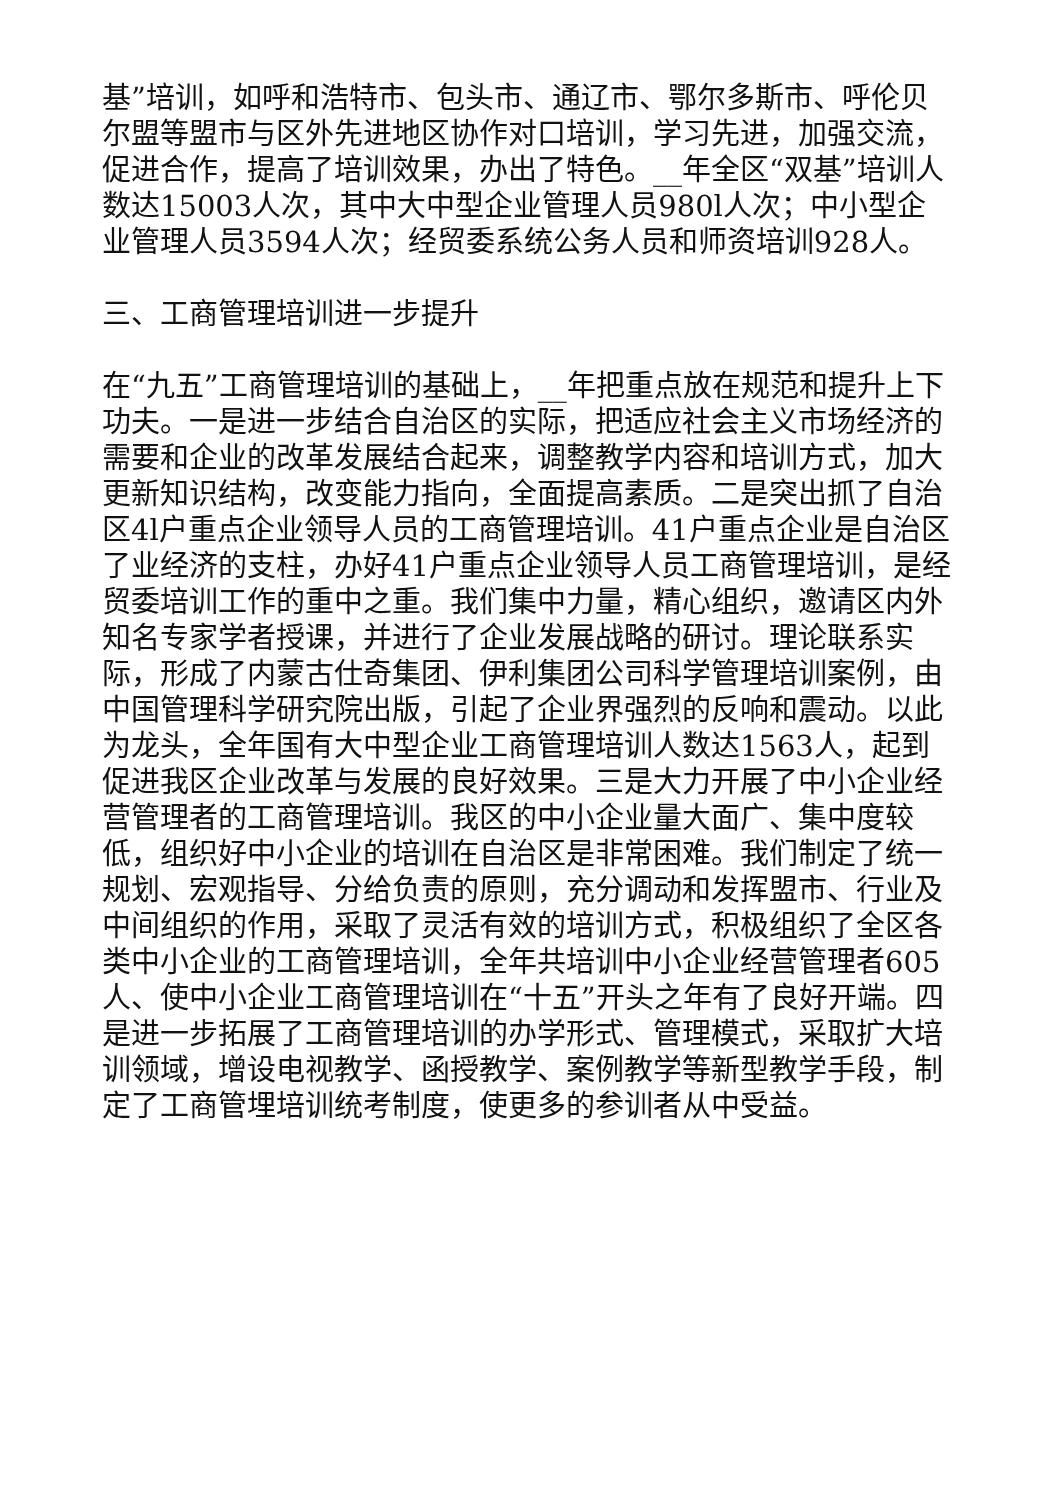基”培训，如呼和浩特市、包头市、通辽市、鄂尔多斯市、呼伦贝尔盟等盟市与区外先进地区协作对口培训，学习先进，加强交流，促进合作，提高了培训效果，办出了特色。__年全区“双基”培训人数达15003人次，其中大中型企业管理人员980l人次；中小型企业管理人员3594人次；经贸委系统公务人员和师资培训928人。
三、工商管理培训进一步提升
在“九五”工商管理培训的基础上，__年把重点放在规范和提升上下功夫。一是进一步结合自治区的实际，把适应社会主义市场经济的需要和企业的改革发展结合起来，调整教学内容和培训方式，加大更新知识结构，改变能力指向，全面提高素质。二是突出抓了自治区4l户重点企业领导人员的工商管理培训。41户重点企业是自治区了业经济的支柱，办好41户重点企业领导人员工商管理培训，是经贸委培训工作的重中之重。我们集中力量，精心组织，邀请区内外知名专家学者授课，并进行了企业发展战略的研讨。理论联系实际，形成了内蒙古仕奇集团、伊利集团公司科学管理培训案例，由中国管理科学研究院出版，引起了企业界强烈的反响和震动。以此为龙头，全年国有大中型企业工商管理培训人数达1563人，起到促进我区企业改革与发展的良好效果。三是大力开展了中小企业经营管理者的工商管理培训。我区的中小企业量大面广、集中度较低，组织好中小企业的培训在自治区是非常困难。我们制定了统一规划、宏观指导、分给负责的原则，充分调动和发挥盟市、行业及中间组织的作用，采取了灵活有效的培训方式，积极组织了全区各类中小企业的工商管理培训，全年共培训中小企业经营管理者605人、使中小企业工商管理培训在“十五”开头之年有了良好开端。四是进一步拓展了工商管理培训的办学形式、管理模式，采取扩大培训领域，增设电视教学、函授教学、案例教学等新型教学手段，制定了工商管埋培训统考制度，使更多的参训者从中受益。